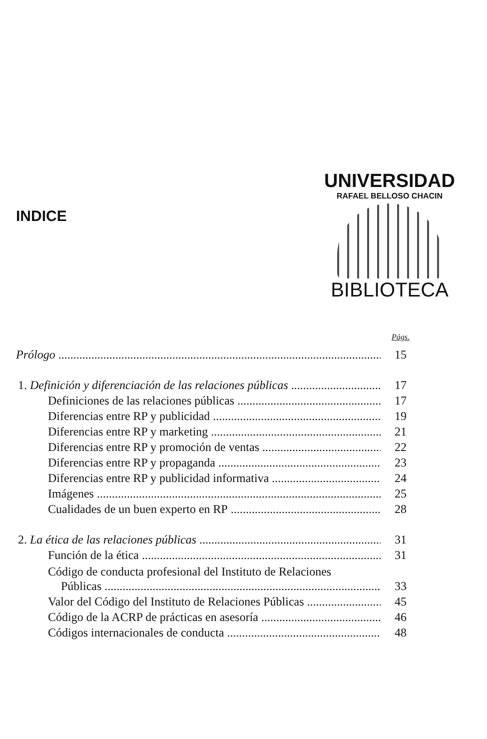UNIVERSIDAD
RAFAEL BELLOSO CHACIN
BIBLIOTECA
INDICE
Págs.
Prólogo 15
1. Definición y diferenciación de las relaciones públicas 17
Definiciones de las relaciones públicas 17
Diferencias entre RP y publicidad 19
Diferencias entre RP y marketing 21
Diferencias entre RP y promoción de ventas 22
Diferencias entre RP y propaganda 23
Diferencias entre RP y publicidad informativa 24
Imágenes 25
Cualidades de un buen experto en RP 28
2. La ética de las relaciones públicas 31
Función de la ética 31
Código de conducta profesional del Instituto de Relaciones
Públicas 33
Valor del Código del Instituto de Relaciones Públicas 45
Código de la ACRP de prácticas en asesoría 46
Códigos internacionales de conducta 48